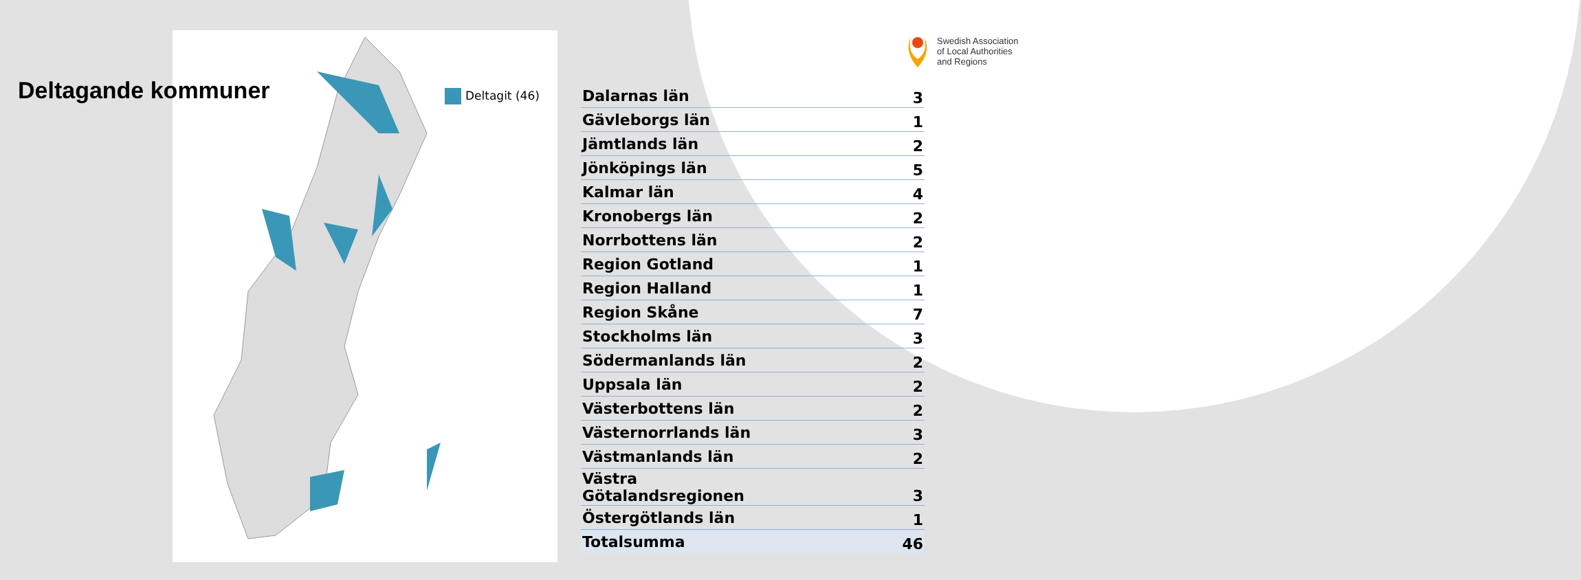Deltagande kommuner
Deltagit (46)
Swedish Association
of Local Authorities
and Regions
| Dalarnas län | 3 |
| Gävleborgs län | 1 |
| Jämtlands län | 2 |
| Jönköpings län | 5 |
| Kalmar län | 4 |
| Kronobergs län | 2 |
| Norrbottens län | 2 |
| Region Gotland | 1 |
| Region Halland | 1 |
| Region Skåne | 7 |
| Stockholms län | 3 |
| Södermanlands län | 2 |
| Uppsala län | 2 |
| Västerbottens län | 2 |
| Västernorrlands län | 3 |
| Västmanlands län | 2 |
| Västra Götalandsregionen | 3 |
| Östergötlands län | 1 |
| Totalsumma | 46 |